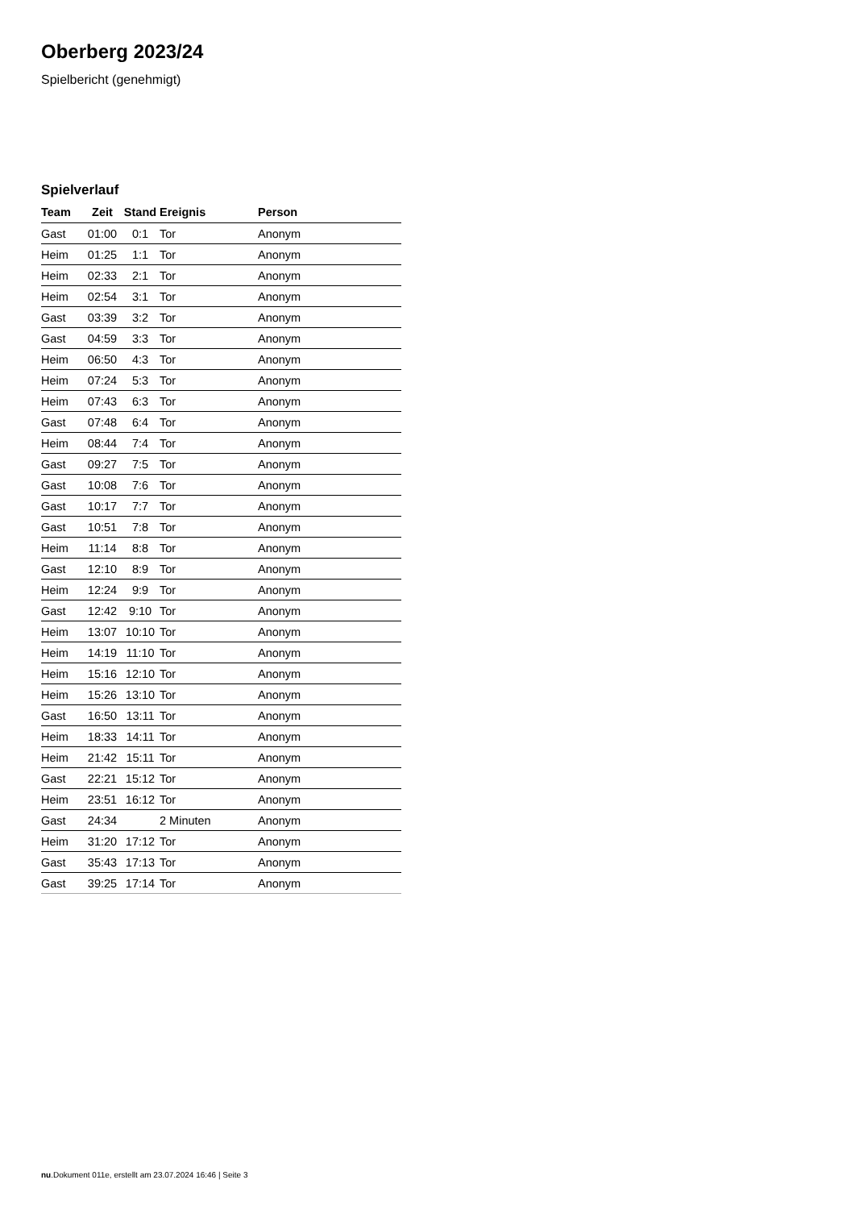Oberberg 2023/24
Spielbericht (genehmigt)
Spielverlauf
| Team | Zeit | Stand | Ereignis | Person |
| --- | --- | --- | --- | --- |
| Gast | 01:00 | 0:1 | Tor | Anonym |
| Heim | 01:25 | 1:1 | Tor | Anonym |
| Heim | 02:33 | 2:1 | Tor | Anonym |
| Heim | 02:54 | 3:1 | Tor | Anonym |
| Gast | 03:39 | 3:2 | Tor | Anonym |
| Gast | 04:59 | 3:3 | Tor | Anonym |
| Heim | 06:50 | 4:3 | Tor | Anonym |
| Heim | 07:24 | 5:3 | Tor | Anonym |
| Heim | 07:43 | 6:3 | Tor | Anonym |
| Gast | 07:48 | 6:4 | Tor | Anonym |
| Heim | 08:44 | 7:4 | Tor | Anonym |
| Gast | 09:27 | 7:5 | Tor | Anonym |
| Gast | 10:08 | 7:6 | Tor | Anonym |
| Gast | 10:17 | 7:7 | Tor | Anonym |
| Gast | 10:51 | 7:8 | Tor | Anonym |
| Heim | 11:14 | 8:8 | Tor | Anonym |
| Gast | 12:10 | 8:9 | Tor | Anonym |
| Heim | 12:24 | 9:9 | Tor | Anonym |
| Gast | 12:42 | 9:10 | Tor | Anonym |
| Heim | 13:07 | 10:10 | Tor | Anonym |
| Heim | 14:19 | 11:10 | Tor | Anonym |
| Heim | 15:16 | 12:10 | Tor | Anonym |
| Heim | 15:26 | 13:10 | Tor | Anonym |
| Gast | 16:50 | 13:11 | Tor | Anonym |
| Heim | 18:33 | 14:11 | Tor | Anonym |
| Heim | 21:42 | 15:11 | Tor | Anonym |
| Gast | 22:21 | 15:12 | Tor | Anonym |
| Heim | 23:51 | 16:12 | Tor | Anonym |
| Gast | 24:34 | | 2 Minuten | Anonym |
| Heim | 31:20 | 17:12 | Tor | Anonym |
| Gast | 35:43 | 17:13 | Tor | Anonym |
| Gast | 39:25 | 17:14 | Tor | Anonym |
nu.Dokument 011e, erstellt am 23.07.2024 16:46 | Seite 3